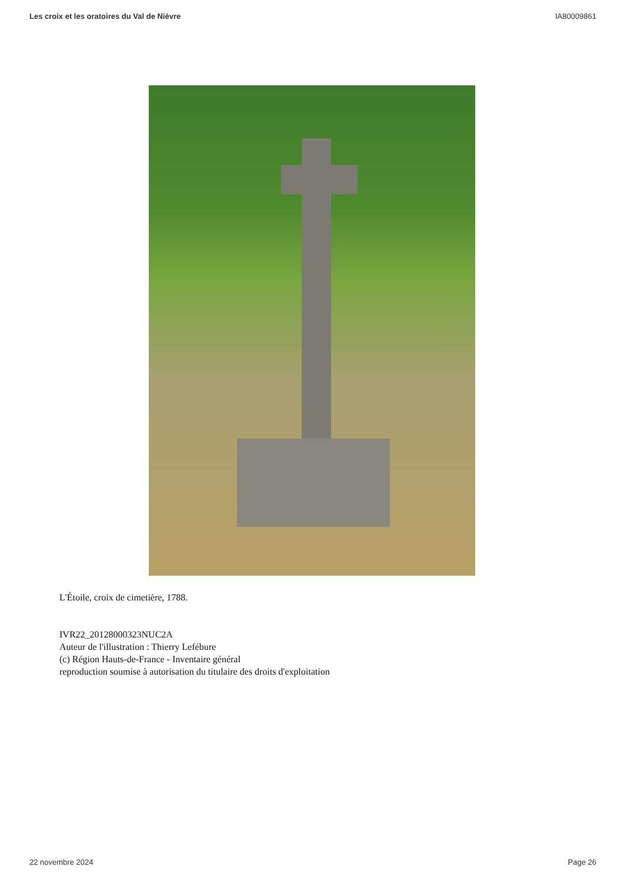Les croix et les oratoires du Val de Nièvre IA80009861
L'Étoile, croix de cimetière, 1788.
IVR22_20128000323NUC2A
Auteur de l'illustration : Thierry Lefébure
(c) Région Hauts-de-France - Inventaire général
reproduction soumise à autorisation du titulaire des droits d'exploitation
22 novembre 2024 Page 26